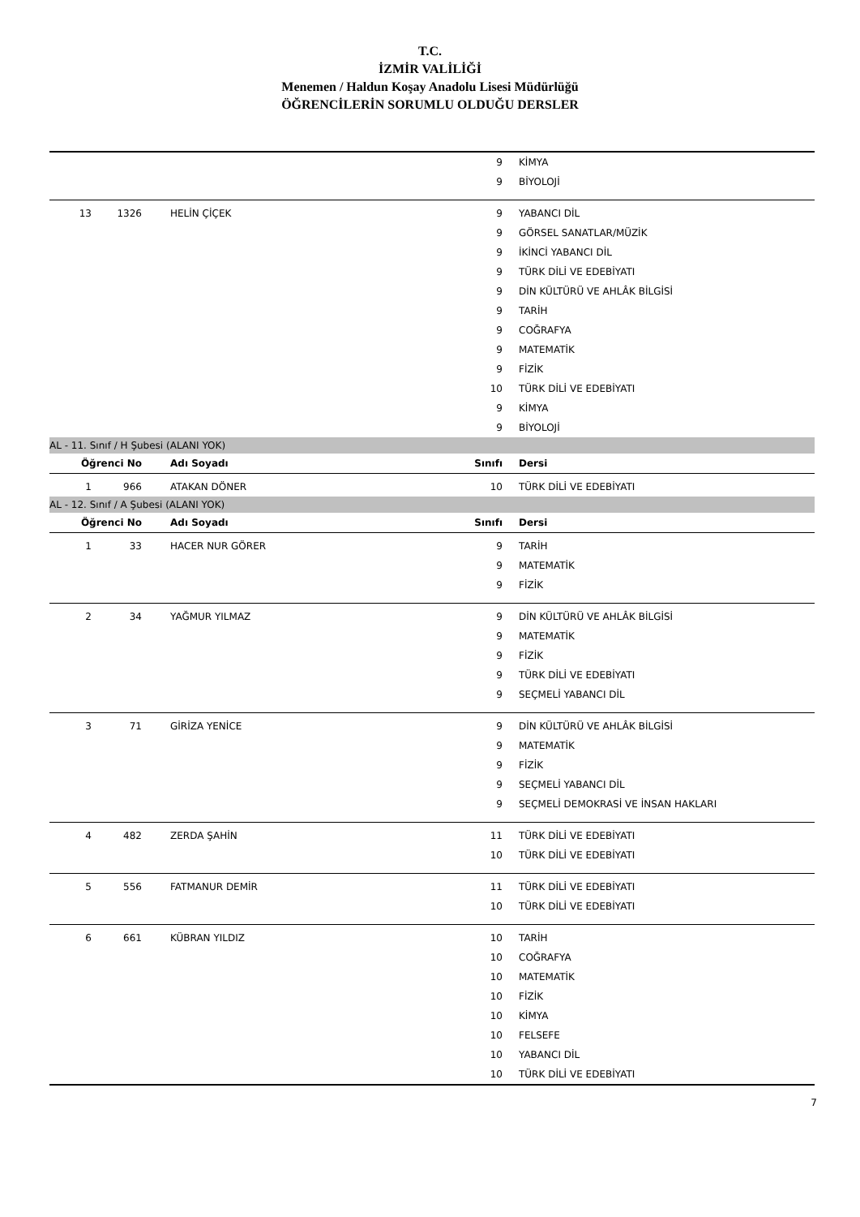T.C.
İZMİR VALİLİĞİ
Menemen / Haldun Koşay Anadolu Lisesi Müdürlüğü
ÖĞRENCİLERİN SORUMLU OLDUĞU DERSLER
| | | | | 9 | KİMYA |
| | | | | 9 | BİYOLOJİ |
| 13 | 1326 | | HELİN ÇİÇEK | 9 | YABANCI DİL |
| | | | | 9 | GÖRSEL SANATLAR/MÜZİK |
| | | | | 9 | İKİNCİ YABANCI DİL |
| | | | | 9 | TÜRK DİLİ VE EDEBİYATI |
| | | | | 9 | DİN KÜLTÜRÜ VE AHLÂK BİLGİSİ |
| | | | | 9 | TARİH |
| | | | | 9 | COĞRAFYA |
| | | | | 9 | MATEMATİK |
| | | | | 9 | FİZİK |
| | | | | 10 | TÜRK DİLİ VE EDEBİYATI |
| | | | | 9 | KİMYA |
| | | | | 9 | BİYOLOJİ |
| AL - 11. Sınıf / H Şubesi (ALANI YOK) | | | | | |
| Öğrenci No | | | Adı Soyadı | Sınıfı | Dersi |
| 1 | 966 | | ATAKAN DÖNER | 10 | TÜRK DİLİ VE EDEBİYATI |
| AL - 12. Sınıf / A Şubesi (ALANI YOK) | | | | | |
| Öğrenci No | | | Adı Soyadı | Sınıfı | Dersi |
| 1 | 33 | | HACER NUR GÖRER | 9 | TARİH |
| | | | | 9 | MATEMATİK |
| | | | | 9 | FİZİK |
| 2 | 34 | | YAĞMUR YILMAZ | 9 | DİN KÜLTÜRÜ VE AHLÂK BİLGİSİ |
| | | | | 9 | MATEMATİK |
| | | | | 9 | FİZİK |
| | | | | 9 | TÜRK DİLİ VE EDEBİYATI |
| | | | | 9 | SEÇMELİ YABANCI DİL |
| 3 | 71 | | GİRİZA YENİCE | 9 | DİN KÜLTÜRÜ VE AHLÂK BİLGİSİ |
| | | | | 9 | MATEMATİK |
| | | | | 9 | FİZİK |
| | | | | 9 | SEÇMELİ YABANCI DİL |
| | | | | 9 | SEÇMELİ DEMOKRASİ VE İNSAN HAKLARI |
| 4 | 482 | | ZERDA ŞAHİN | 11 | TÜRK DİLİ VE EDEBİYATI |
| | | | | 10 | TÜRK DİLİ VE EDEBİYATI |
| 5 | 556 | | FATMANUR DEMİR | 11 | TÜRK DİLİ VE EDEBİYATI |
| | | | | 10 | TÜRK DİLİ VE EDEBİYATI |
| 6 | 661 | | KÜBRAN YILDIZ | 10 | TARİH |
| | | | | 10 | COĞRAFYA |
| | | | | 10 | MATEMATİK |
| | | | | 10 | FİZİK |
| | | | | 10 | KİMYA |
| | | | | 10 | FELSEFE |
| | | | | 10 | YABANCI DİL |
| | | | | 10 | TÜRK DİLİ VE EDEBİYATI |
7